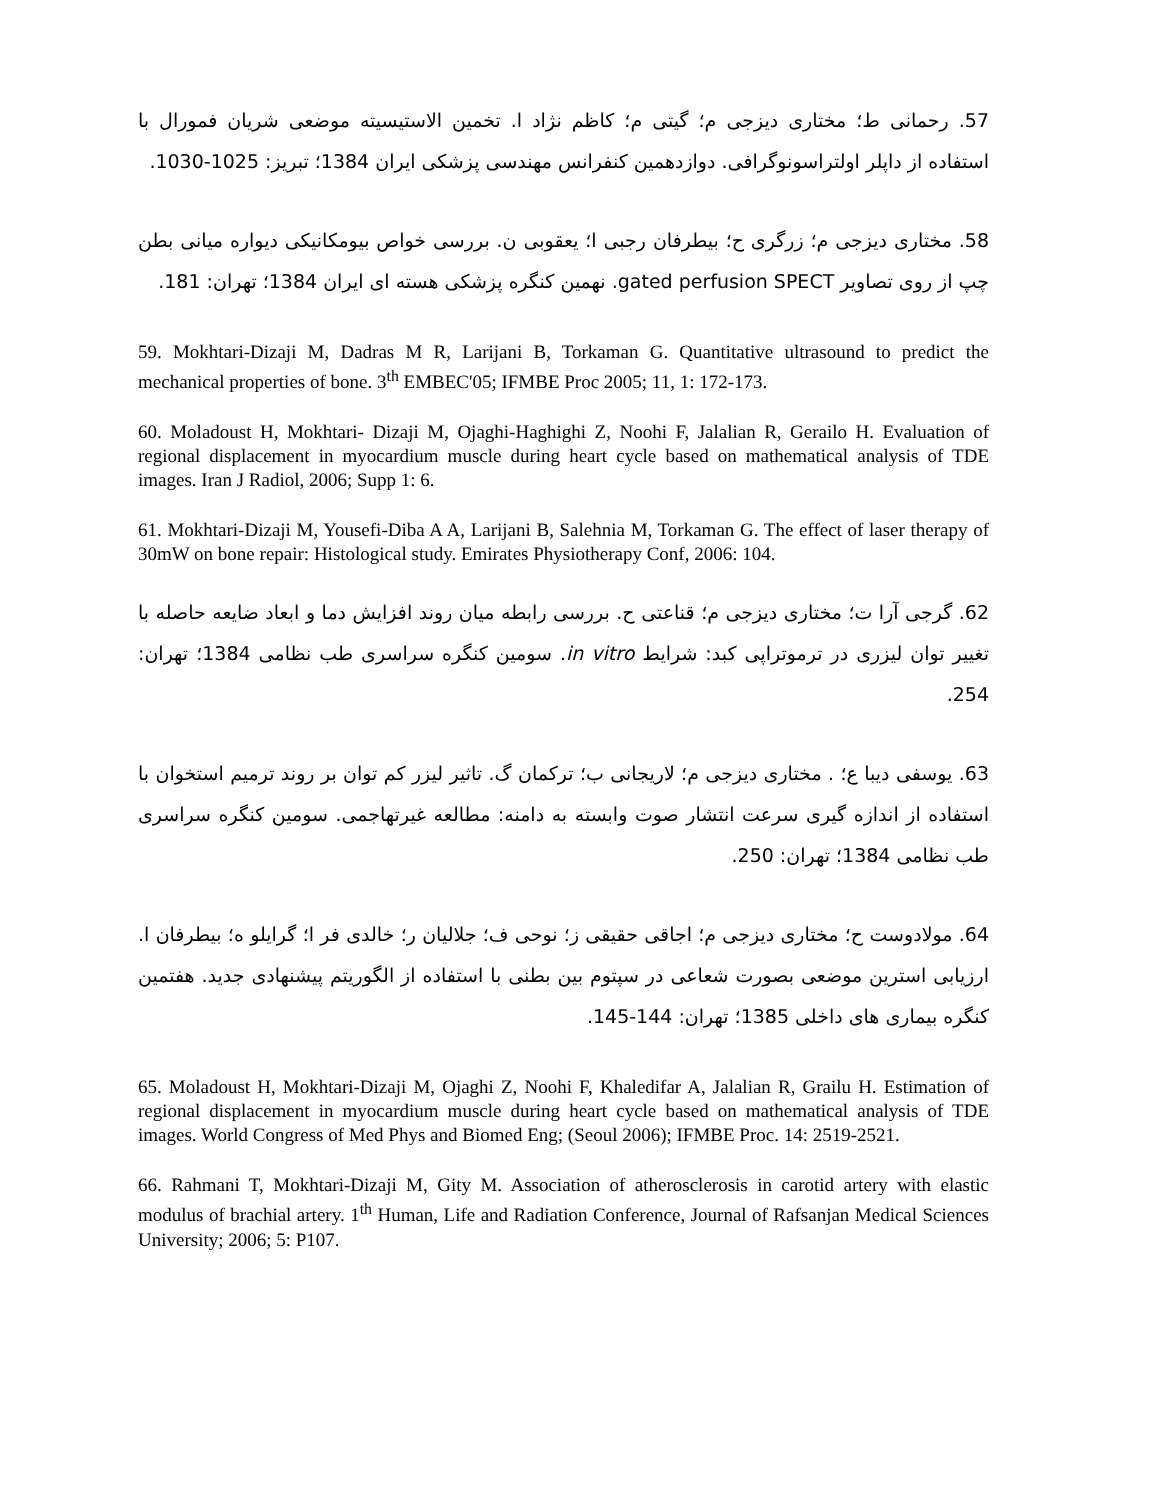57. رحمانی ط؛ مختاری دیزجی م؛ گیتی م؛ کاظم نژاد ا. تخمین الاستیسیته موضعی شریان فمورال با استفاده از داپلر اولتراسونوگرافی. دوازدهمین کنفرانس مهندسی پزشکی ایران 1384؛ تبریز: 1025-1030.
58. مختاری دیزجی م؛ زرگری ح؛ بیطرفان رجبی ا؛ یعقوبی ن. بررسی خواص بیومکانیکی دیواره میانی بطن چپ از روی تصاویر gated perfusion SPECT. نهمین کنگره پزشکی هسته ای ایران 1384؛ تهران: 181.
59. Mokhtari-Dizaji M, Dadras M R, Larijani B, Torkaman G. Quantitative ultrasound to predict the mechanical properties of bone. 3<sup>th</sup> EMBEC'05; IFMBE Proc 2005; 11, 1: 172-173.
60. Moladoust H, Mokhtari- Dizaji M, Ojaghi-Haghighi Z, Noohi F, Jalalian R, Gerailo H. Evaluation of regional displacement in myocardium muscle during heart cycle based on mathematical analysis of TDE images. Iran J Radiol, 2006; Supp 1: 6.
61. Mokhtari-Dizaji M, Yousefi-Diba A A, Larijani B, Salehnia M, Torkaman G. The effect of laser therapy of 30mW on bone repair: Histological study. Emirates Physiotherapy Conf, 2006: 104.
62. گرجی آرا ت؛ مختاری دیزجی م؛ قناعتی ح. بررسی رابطه میان روند افزایش دما و ابعاد ضایعه حاصله با تغییر توان لیزری در ترموتراپی کبد: شرایط in vitro. سومین کنگره سراسری طب نظامی 1384؛ تهران: 254.
63. یوسفی دیبا ع؛ . مختاری دیزجی م؛ لاریجانی ب؛ ترکمان گ. تاثیر لیزر کم توان بر روند ترمیم استخوان با استفاده از اندازه گیری سرعت انتشار صوت وابسته به دامنه: مطالعه غیرتهاجمی. سومین کنگره سراسری طب نظامی 1384؛ تهران: 250.
64. مولادوست ح؛ مختاری دیزجی م؛ اجاقی حقیقی ز؛ نوحی ف؛ جلالیان ر؛ خالدی فر ا؛ گرایلو ه؛ بیطرفان ا. ارزیابی استرین موضعی بصورت شعاعی در سپتوم بین بطنی با استفاده از الگوریتم پیشنهادی جدید. هفتمین کنگره بیماری های داخلی 1385؛ تهران: 144-145.
65. Moladoust H, Mokhtari-Dizaji M, Ojaghi Z, Noohi F, Khaledifar A, Jalalian R, Grailu H. Estimation of regional displacement in myocardium muscle during heart cycle based on mathematical analysis of TDE images. World Congress of Med Phys and Biomed Eng; (Seoul 2006); IFMBE Proc. 14: 2519-2521.
66. Rahmani T, Mokhtari-Dizaji M, Gity M. Association of atherosclerosis in carotid artery with elastic modulus of brachial artery. 1<sup>th</sup> Human, Life and Radiation Conference, Journal of Rafsanjan Medical Sciences University; 2006; 5: P107.